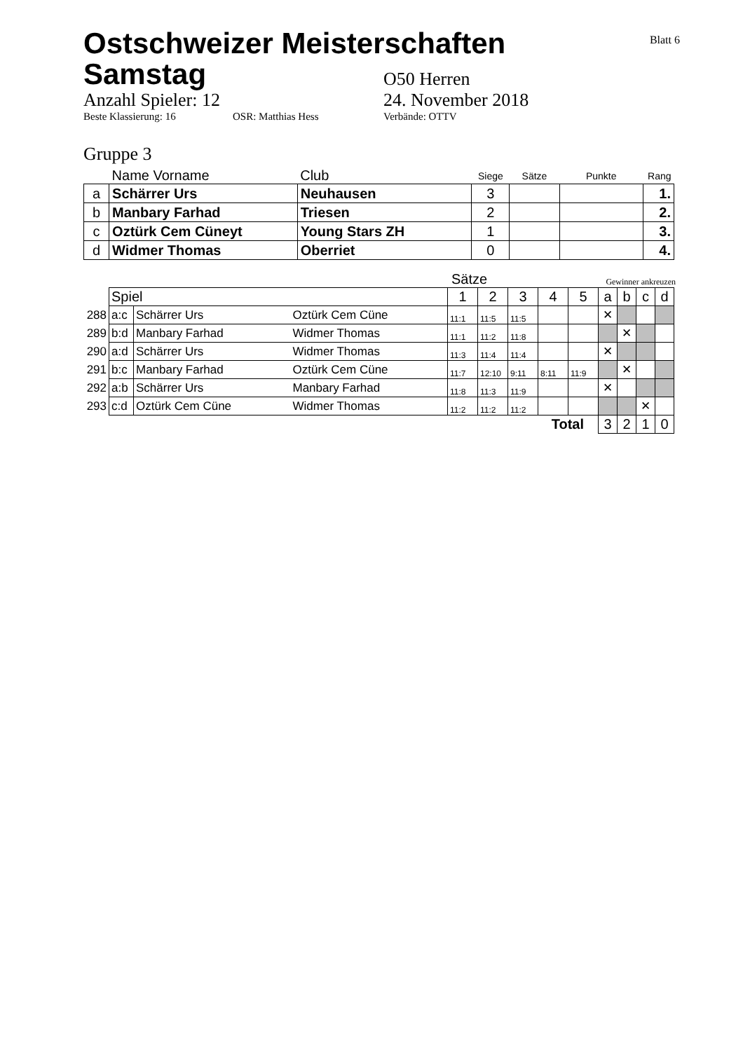Ostschweizer Meisterschaften
Samstag
Blatt 6
O50 Herren
Anzahl Spieler: 12 24. November 2018
Beste Klassierung: 16 OSR: Matthias Hess Verbände: OTTV
Gruppe 3
| | Name Vorname | Club | Siege | Sätze | Punkte | Rang |
| --- | --- | --- | --- | --- | --- | --- |
| a | Schärrer Urs | Neuhausen | 3 | | | 1. |
| b | Manbary Farhad | Triesen | 2 | | | 2. |
| c | Oztürk Cem Cüneyt | Young Stars ZH | 1 | | | 3. |
| d | Widmer Thomas | Oberriet | 0 | | | 4. |
Sätze
Gewinner ankreuzen
| | Spiel | | | 1 | 2 | 3 | 4 | 5 | a | b | c | d |
| 288 | a:c | Schärrer Urs | Oztürk Cem Cüne | 11:1 | 11:5 | 11:5 | | | ✕ | | | |
| 289 | b:d | Manbary Farhad | Widmer Thomas | 11:1 | 11:2 | 11:8 | | | | ✕ | | |
| 290 | a:d | Schärrer Urs | Widmer Thomas | 11:3 | 11:4 | 11:4 | | | ✕ | | | |
| 291 | b:c | Manbary Farhad | Oztürk Cem Cüne | 11:7 | 12:10 | 9:11 | 8:11 | 11:9 | | ✕ | | |
| 292 | a:b | Schärrer Urs | Manbary Farhad | 11:8 | 11:3 | 11:9 | | | ✕ | | | |
| 293 | c:d | Oztürk Cem Cüne | Widmer Thomas | 11:2 | 11:2 | 11:2 | | | | | ✕ | |
| Total | | | | | | | | | 3 | 2 | 1 | 0 |